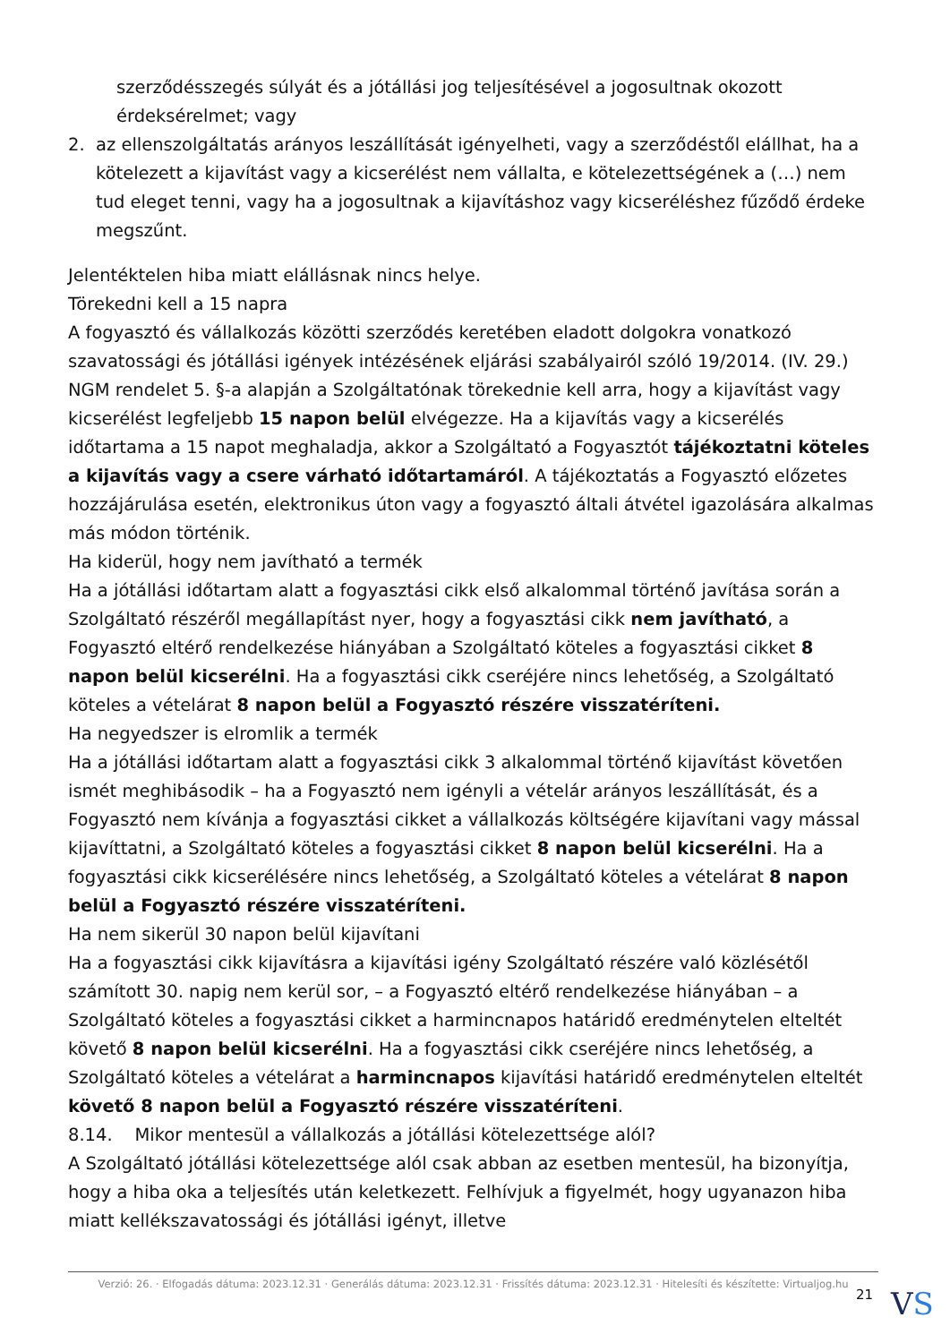szerződésszegés súlyát és a jótállási jog teljesítésével a jogosultnak okozott érdeksérelmet; vagy
2. az ellenszolgáltatás arányos leszállítását igényelheti, vagy a szerződéstől elállhat, ha a kötelezett a kijavítást vagy a kicserélést nem vállalta, e kötelezettségének a (…) nem tud eleget tenni, vagy ha a jogosultnak a kijavításhoz vagy kicseréléshez fűződő érdeke megszűnt.
Jelentéktelen hiba miatt elállásnak nincs helye.
Törekedni kell a 15 napra
A fogyasztó és vállalkozás közötti szerződés keretében eladott dolgokra vonatkozó szavatossági és jótállási igények intézésének eljárási szabályairól szóló 19/2014. (IV. 29.) NGM rendelet 5. §-a alapján a Szolgáltatónak törekednie kell arra, hogy a kijavítást vagy kicserélést legfeljebb 15 napon belül elvégezze. Ha a kijavítás vagy a kicserélés időtartama a 15 napot meghaladja, akkor a Szolgáltató a Fogyasztót tájékoztatni köteles a kijavítás vagy a csere várható időtartamáról. A tájékoztatás a Fogyasztó előzetes hozzájárulása esetén, elektronikus úton vagy a fogyasztó általi átvétel igazolására alkalmas más módon történik.
Ha kiderül, hogy nem javítható a termék
Ha a jótállási időtartam alatt a fogyasztási cikk első alkalommal történő javítása során a Szolgáltató részéről megállapítást nyer, hogy a fogyasztási cikk nem javítható, a Fogyasztó eltérő rendelkezése hiányában a Szolgáltató köteles a fogyasztási cikket 8 napon belül kicserélni. Ha a fogyasztási cikk cseréjére nincs lehetőség, a Szolgáltató köteles a vételárat 8 napon belül a Fogyasztó részére visszatéríteni.
Ha negyedszer is elromlik a termék
Ha a jótállási időtartam alatt a fogyasztási cikk 3 alkalommal történő kijavítást követően ismét meghibásodik – ha a Fogyasztó nem igényli a vételár arányos leszállítását, és a Fogyasztó nem kívánja a fogyasztási cikket a vállalkozás költségére kijavítani vagy mással kijavíttatni, a Szolgáltató köteles a fogyasztási cikket 8 napon belül kicserélni. Ha a fogyasztási cikk kicserélésére nincs lehetőség, a Szolgáltató köteles a vételárat 8 napon belül a Fogyasztó részére visszatéríteni.
Ha nem sikerül 30 napon belül kijavítani
Ha a fogyasztási cikk kijavításra a kijavítási igény Szolgáltató részére való közlésétől számított 30. napig nem kerül sor, – a Fogyasztó eltérő rendelkezése hiányában – a Szolgáltató köteles a fogyasztási cikket a harmincnapos határidő eredménytelen elteltét követő 8 napon belül kicserélni. Ha a fogyasztási cikk cseréjére nincs lehetőség, a Szolgáltató köteles a vételárat a harmincnapos kijavítási határidő eredménytelen elteltét követő 8 napon belül a Fogyasztó részére visszatéríteni.
8.14. Mikor mentesül a vállalkozás a jótállási kötelezettsége alól?
A Szolgáltató jótállási kötelezettsége alól csak abban az esetben mentesül, ha bizonyítja, hogy a hiba oka a teljesítés után keletkezett. Felhívjuk a figyelmét, hogy ugyanazon hiba miatt kellékszavatossági és jótállási igényt, illetve
Verzió: 26. · Elfogadás dátuma: 2023.12.31 · Generálás dátuma: 2023.12.31 · Frissítés dátuma: 2023.12.31 · Hitelesíti és készítette: Virtualjog.hu
21
VS